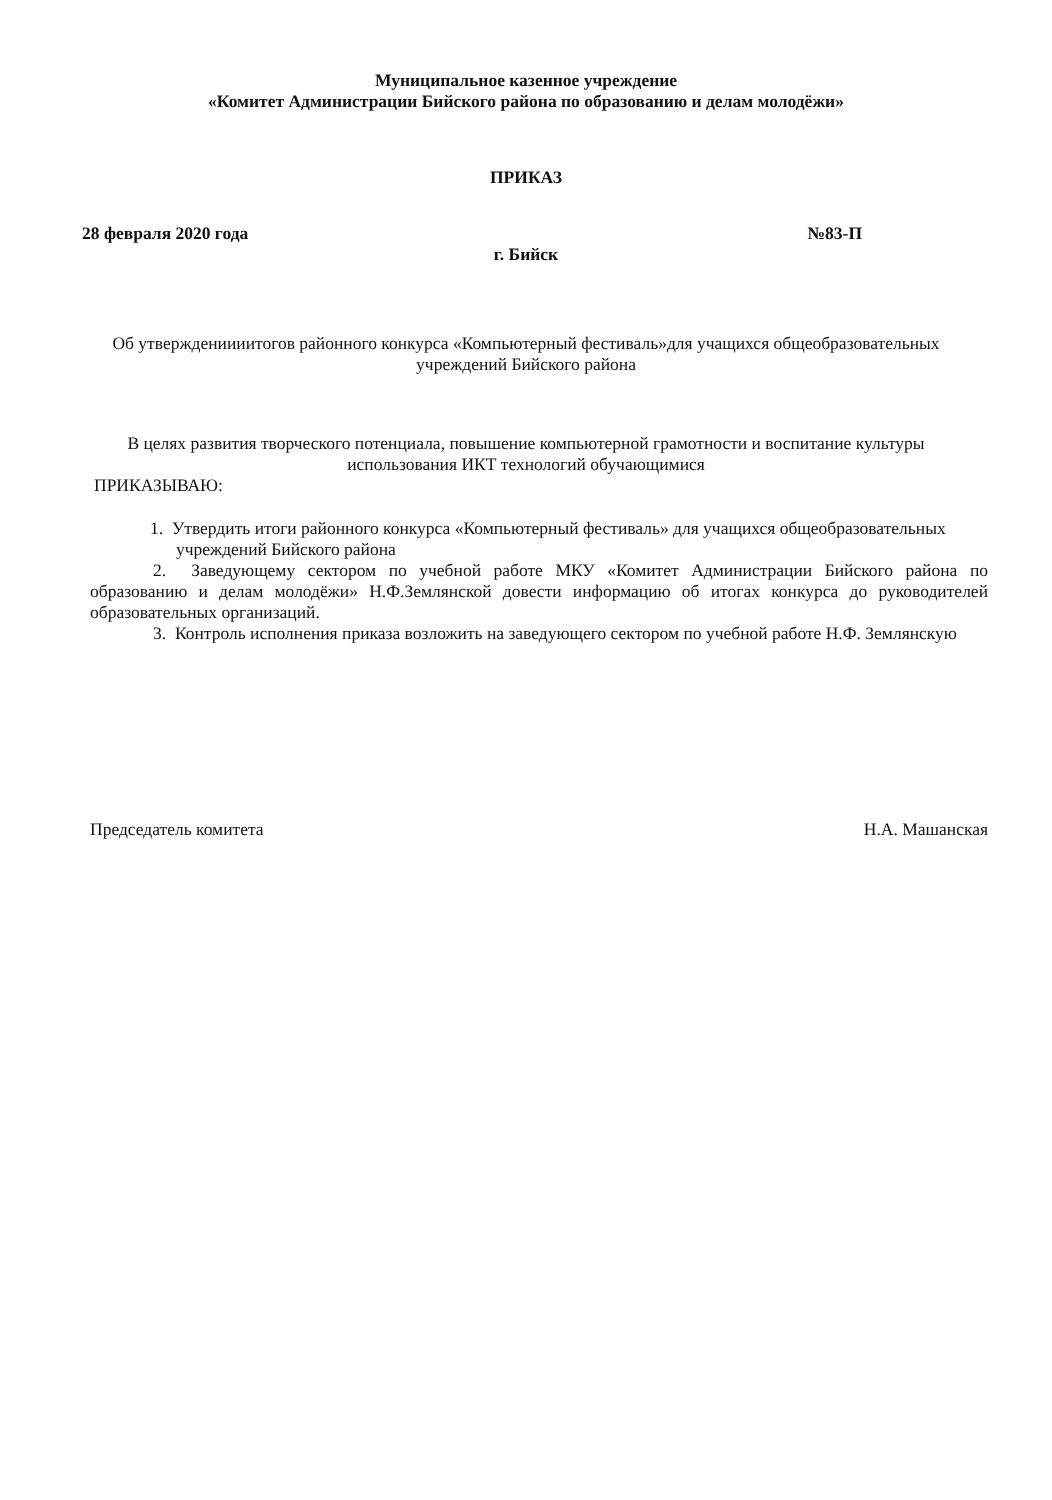Муниципальное казенное учреждение
«Комитет Администрации Бийского района по образованию и делам молодёжи»
ПРИКАЗ
28 февраля 2020 года №83-П
г. Бийск
Об утверждениииитогов районного конкурса «Компьютерный фестиваль»для учащихся общеобразовательных учреждений Бийского района
В целях развития творческого потенциала, повышение компьютерной грамотности и воспитание культуры использования ИКТ технологий обучающимися
ПРИКАЗЫВАЮ:
1. Утвердить итоги районного конкурса «Компьютерный фестиваль» для учащихся общеобразовательных учреждений Бийского района
2. Заведующему сектором по учебной работе МКУ «Комитет Администрации Бийского района по образованию и делам молодёжи» Н.Ф.Землянской довести информацию об итогах конкурса до руководителей образовательных организаций.
3. Контроль исполнения приказа возложить на заведующего сектором по учебной работе Н.Ф. Землянскую
Председатель комитета Н.А. Машанская